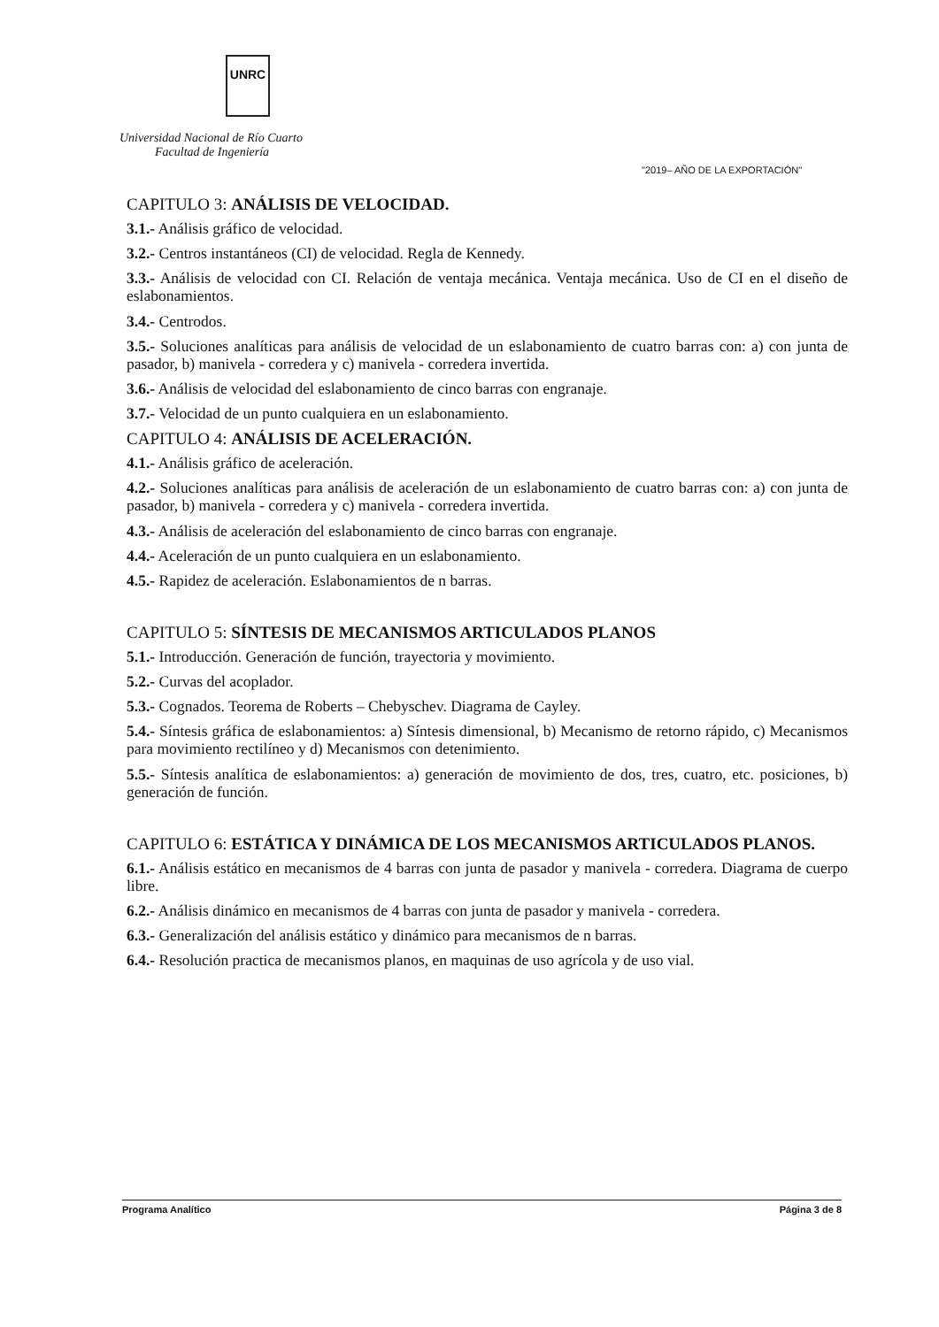UNRC
Universidad Nacional de Río Cuarto
Facultad de Ingeniería
"2019– AÑO DE LA EXPORTACIÓN"
CAPITULO 3: ANÁLISIS DE VELOCIDAD.
3.1.- Análisis gráfico de velocidad.
3.2.- Centros instantáneos (CI) de velocidad. Regla de Kennedy.
3.3.- Análisis de velocidad con CI. Relación de ventaja mecánica. Ventaja mecánica. Uso de CI en el diseño de eslabonamientos.
3.4.- Centrodos.
3.5.- Soluciones analíticas para análisis de velocidad de un eslabonamiento de cuatro barras con: a) con junta de pasador, b) manivela - corredera y c) manivela - corredera invertida.
3.6.- Análisis de velocidad del eslabonamiento de cinco barras con engranaje.
3.7.- Velocidad de un punto cualquiera en un eslabonamiento.
CAPITULO 4: ANÁLISIS DE ACELERACIÓN.
4.1.- Análisis gráfico de aceleración.
4.2.- Soluciones analíticas para análisis de aceleración de un eslabonamiento de cuatro barras con: a) con junta de pasador, b) manivela - corredera y c) manivela - corredera invertida.
4.3.- Análisis de aceleración del eslabonamiento de cinco barras con engranaje.
4.4.- Aceleración de un punto cualquiera en un eslabonamiento.
4.5.- Rapidez de aceleración. Eslabonamientos de n barras.
CAPITULO 5: SÍNTESIS DE MECANISMOS ARTICULADOS PLANOS
5.1.- Introducción. Generación de función, trayectoria y movimiento.
5.2.- Curvas del acoplador.
5.3.- Cognados. Teorema de Roberts – Chebyschev. Diagrama de Cayley.
5.4.- Síntesis gráfica de eslabonamientos: a) Síntesis dimensional, b) Mecanismo de retorno rápido, c) Mecanismos para movimiento rectilíneo y d) Mecanismos con detenimiento.
5.5.- Síntesis analítica de eslabonamientos: a) generación de movimiento de dos, tres, cuatro, etc. posiciones, b) generación de función.
CAPITULO 6: ESTÁTICA Y DINÁMICA DE LOS MECANISMOS ARTICULADOS PLANOS.
6.1.- Análisis estático en mecanismos de 4 barras con junta de pasador y manivela - corredera. Diagrama de cuerpo libre.
6.2.- Análisis dinámico en mecanismos de 4 barras con junta de pasador y manivela - corredera.
6.3.- Generalización del análisis estático y dinámico para mecanismos de n barras.
6.4.- Resolución practica de mecanismos planos, en maquinas de uso agrícola y de uso vial.
Programa Analítico Página 3 de 8